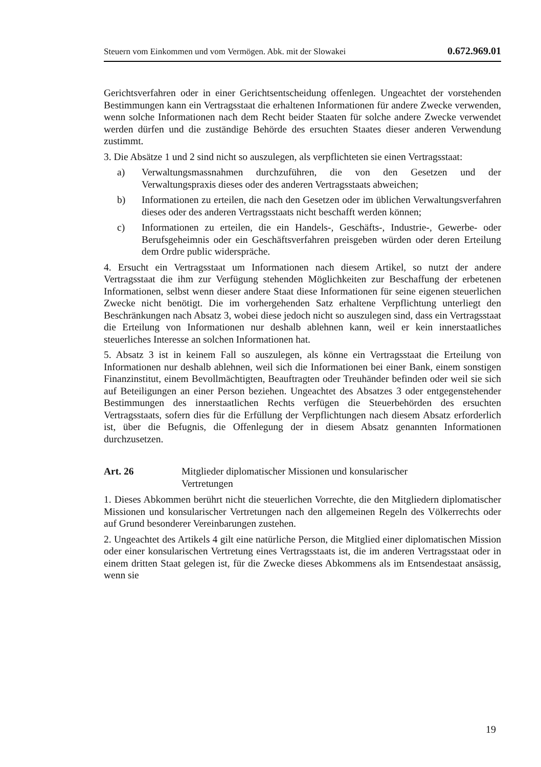Steuern vom Einkommen und vom Vermögen. Abk. mit der Slowakei 0.672.969.01
Gerichtsverfahren oder in einer Gerichtsentscheidung offenlegen. Ungeachtet der vorstehenden Bestimmungen kann ein Vertragsstaat die erhaltenen Informationen für andere Zwecke verwenden, wenn solche Informationen nach dem Recht beider Staaten für solche andere Zwecke verwendet werden dürfen und die zuständige Behörde des ersuchten Staates dieser anderen Verwendung zustimmt.
3. Die Absätze 1 und 2 sind nicht so auszulegen, als verpflichteten sie einen Vertragsstaat:
a) Verwaltungsmassnahmen durchzuführen, die von den Gesetzen und der Verwaltungspraxis dieses oder des anderen Vertragsstaats abweichen;
b) Informationen zu erteilen, die nach den Gesetzen oder im üblichen Verwaltungsverfahren dieses oder des anderen Vertragsstaats nicht beschafft werden können;
c) Informationen zu erteilen, die ein Handels-, Geschäfts-, Industrie-, Gewerbe- oder Berufsgeheimnis oder ein Geschäftsverfahren preisgeben würden oder deren Erteilung dem Ordre public widerspräche.
4. Ersucht ein Vertragsstaat um Informationen nach diesem Artikel, so nutzt der andere Vertragsstaat die ihm zur Verfügung stehenden Möglichkeiten zur Beschaffung der erbetenen Informationen, selbst wenn dieser andere Staat diese Informationen für seine eigenen steuerlichen Zwecke nicht benötigt. Die im vorhergehenden Satz erhaltene Verpflichtung unterliegt den Beschränkungen nach Absatz 3, wobei diese jedoch nicht so auszulegen sind, dass ein Vertragsstaat die Erteilung von Informationen nur deshalb ablehnen kann, weil er kein innerstaatliches steuerliches Interesse an solchen Informationen hat.
5. Absatz 3 ist in keinem Fall so auszulegen, als könne ein Vertragsstaat die Erteilung von Informationen nur deshalb ablehnen, weil sich die Informationen bei einer Bank, einem sonstigen Finanzinstitut, einem Bevollmächtigten, Beauftragten oder Treuhänder befinden oder weil sie sich auf Beteiligungen an einer Person beziehen. Ungeachtet des Absatzes 3 oder entgegenstehender Bestimmungen des innerstaatlichen Rechts verfügen die Steuerbehörden des ersuchten Vertragsstaats, sofern dies für die Erfüllung der Verpflichtungen nach diesem Absatz erforderlich ist, über die Befugnis, die Offenlegung der in diesem Absatz genannten Informationen durchzusetzen.
Art. 26 Mitglieder diplomatischer Missionen und konsularischer
Vertretungen
1. Dieses Abkommen berührt nicht die steuerlichen Vorrechte, die den Mitgliedern diplomatischer Missionen und konsularischer Vertretungen nach den allgemeinen Regeln des Völkerrechts oder auf Grund besonderer Vereinbarungen zustehen.
2. Ungeachtet des Artikels 4 gilt eine natürliche Person, die Mitglied einer diplomatischen Mission oder einer konsularischen Vertretung eines Vertragsstaats ist, die im anderen Vertragsstaat oder in einem dritten Staat gelegen ist, für die Zwecke dieses Abkommens als im Entsendestaat ansässig, wenn sie
19